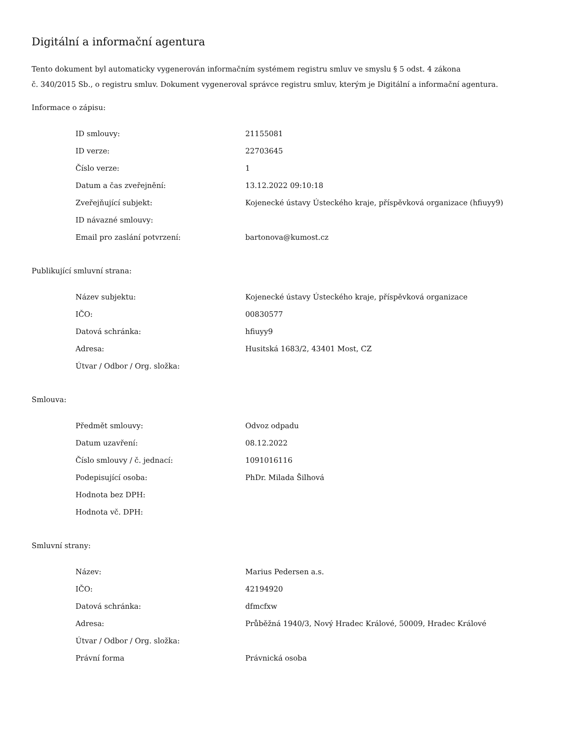Digitální a informační agentura
Tento dokument byl automaticky vygenerován informačním systémem registru smluv ve smyslu § 5 odst. 4 zákona
č. 340/2015 Sb., o registru smluv. Dokument vygeneroval správce registru smluv, kterým je Digitální a informační agentura.
Informace o zápisu:
| ID smlouvy: | 21155081 |
| ID verze: | 22703645 |
| Číslo verze: | 1 |
| Datum a čas zveřejnění: | 13.12.2022 09:10:18 |
| Zveřejňující subjekt: | Kojenecké ústavy Ústeckého kraje, příspěvková organizace (hfiuyy9) |
| ID návazné smlouvy: | |
| Email pro zaslání potvrzení: | bartonova@kumost.cz |
Publikující smluvní strana:
| Název subjektu: | Kojenecké ústavy Ústeckého kraje, příspěvková organizace |
| IČO: | 00830577 |
| Datová schránka: | hfiuyy9 |
| Adresa: | Husitská 1683/2, 43401 Most, CZ |
| Útvar / Odbor / Org. složka: | |
Smlouva:
| Předmět smlouvy: | Odvoz odpadu |
| Datum uzavření: | 08.12.2022 |
| Číslo smlouvy / č. jednací: | 1091016116 |
| Podepisující osoba: | PhDr. Milada Šilhová |
| Hodnota bez DPH: | |
| Hodnota vč. DPH: | |
Smluvní strany:
| Název: | Marius Pedersen a.s. |
| IČO: | 42194920 |
| Datová schránka: | dfmcfxw |
| Adresa: | Průběžná 1940/3, Nový Hradec Králové, 50009, Hradec Králové |
| Útvar / Odbor / Org. složka: | |
| Právní forma | Právnická osoba |